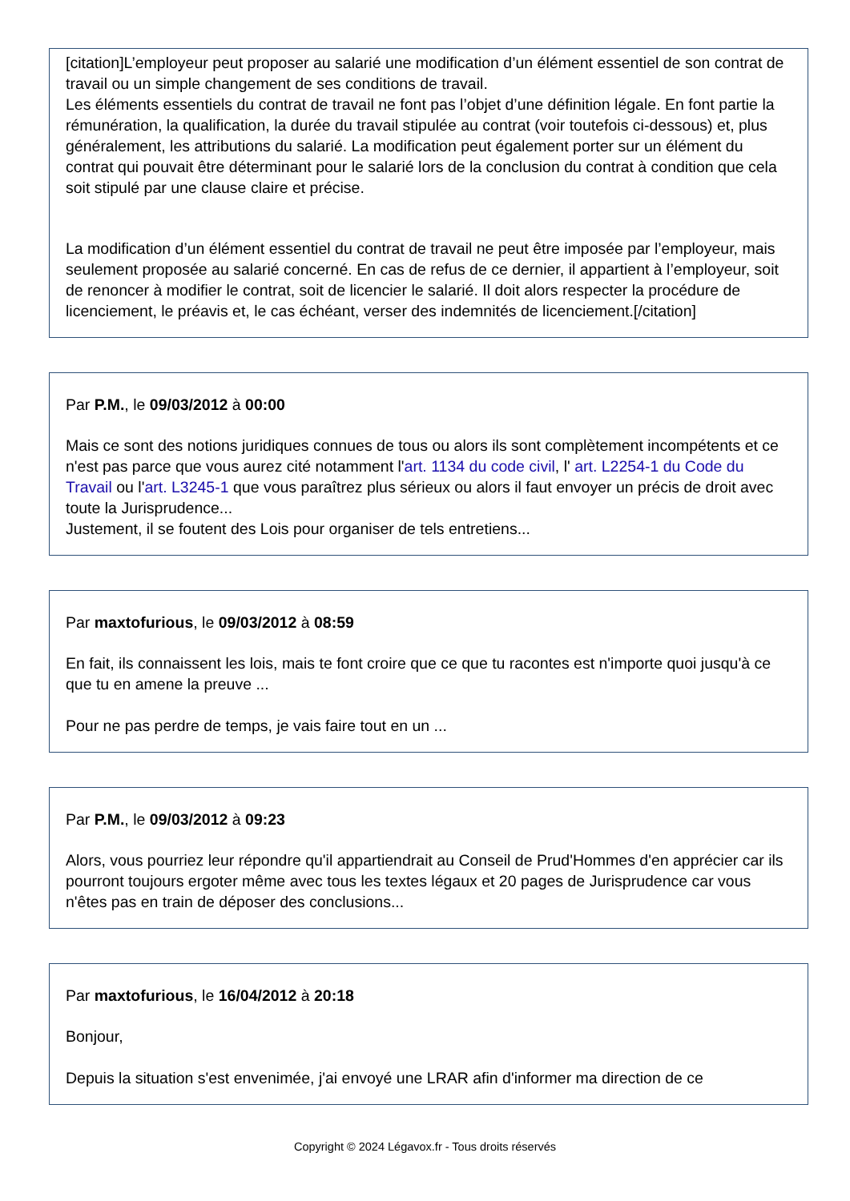[citation]L’employeur peut proposer au salarié une modification d’un élément essentiel de son contrat de travail ou un simple changement de ses conditions de travail.
Les éléments essentiels du contrat de travail ne font pas l’objet d’une définition légale. En font partie la rémunération, la qualification, la durée du travail stipulée au contrat (voir toutefois ci-dessous) et, plus généralement, les attributions du salarié. La modification peut également porter sur un élément du contrat qui pouvait être déterminant pour le salarié lors de la conclusion du contrat à condition que cela soit stipulé par une clause claire et précise.
La modification d’un élément essentiel du contrat de travail ne peut être imposée par l’employeur, mais seulement proposée au salarié concerné. En cas de refus de ce dernier, il appartient à l’employeur, soit de renoncer à modifier le contrat, soit de licencier le salarié. Il doit alors respecter la procédure de licenciement, le préavis et, le cas échéant, verser des indemnités de licenciement.[/citation]
Par P.M., le 09/03/2012 à 00:00
Mais ce sont des notions juridiques connues de tous ou alors ils sont complètement incompétents et ce n'est pas parce que vous aurez cité notamment l'art. 1134 du code civil, l' art. L2254-1 du Code du Travail ou l'art. L3245-1 que vous paraîtrez plus sérieux ou alors il faut envoyer un précis de droit avec toute la Jurisprudence...
Justement, il se foutent des Lois pour organiser de tels entretiens...
Par maxtofurious, le 09/03/2012 à 08:59
En fait, ils connaissent les lois, mais te font croire que ce que tu racontes est n'importe quoi jusqu'à ce que tu en amene la preuve ...
Pour ne pas perdre de temps, je vais faire tout en un ...
Par P.M., le 09/03/2012 à 09:23
Alors, vous pourriez leur répondre qu'il appartiendrait au Conseil de Prud'Hommes d'en apprécier car ils pourront toujours ergoter même avec tous les textes légaux et 20 pages de Jurisprudence car vous n'êtes pas en train de déposer des conclusions...
Par maxtofurious, le 16/04/2012 à 20:18
Bonjour,
Depuis la situation s'est envenimée, j'ai envoyé une LRAR afin d'informer ma direction de ce
Copyright © 2024 Légavox.fr - Tous droits réservés